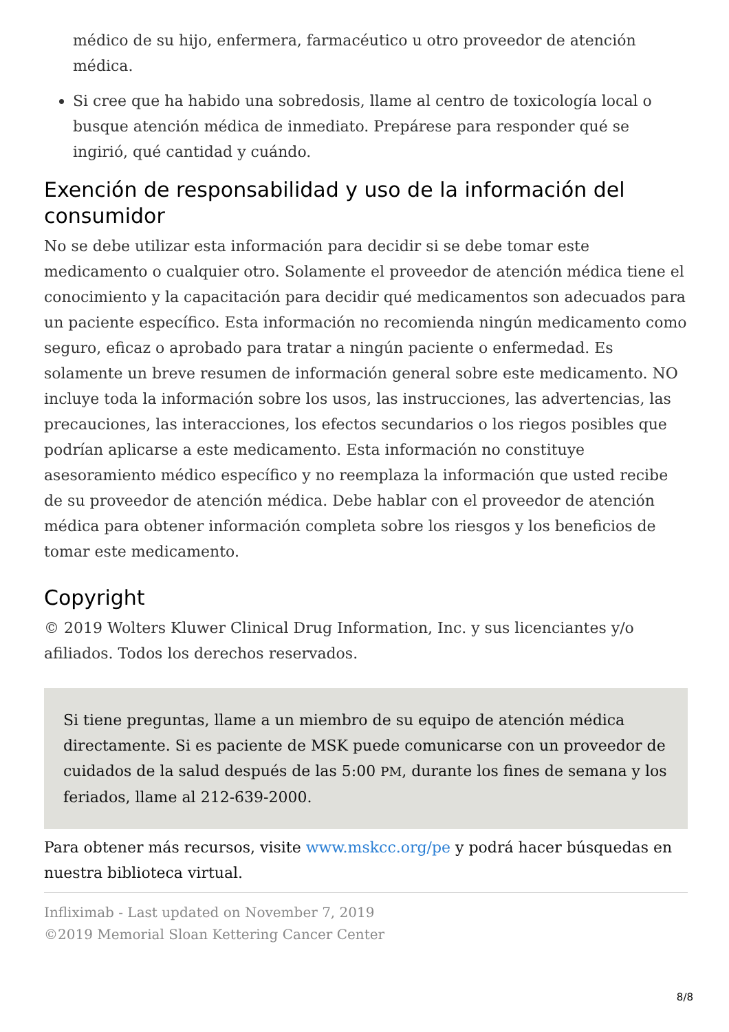médico de su hijo, enfermera, farmacéutico u otro proveedor de atención médica.
Si cree que ha habido una sobredosis, llame al centro de toxicología local o busque atención médica de inmediato. Prepárese para responder qué se ingirió, qué cantidad y cuándo.
Exención de responsabilidad y uso de la información del consumidor
No se debe utilizar esta información para decidir si se debe tomar este medicamento o cualquier otro. Solamente el proveedor de atención médica tiene el conocimiento y la capacitación para decidir qué medicamentos son adecuados para un paciente específico. Esta información no recomienda ningún medicamento como seguro, eficaz o aprobado para tratar a ningún paciente o enfermedad. Es solamente un breve resumen de información general sobre este medicamento. NO incluye toda la información sobre los usos, las instrucciones, las advertencias, las precauciones, las interacciones, los efectos secundarios o los riegos posibles que podrían aplicarse a este medicamento. Esta información no constituye asesoramiento médico específico y no reemplaza la información que usted recibe de su proveedor de atención médica. Debe hablar con el proveedor de atención médica para obtener información completa sobre los riesgos y los beneficios de tomar este medicamento.
Copyright
© 2019 Wolters Kluwer Clinical Drug Information, Inc. y sus licenciantes y/o afiliados. Todos los derechos reservados.
Si tiene preguntas, llame a un miembro de su equipo de atención médica directamente. Si es paciente de MSK puede comunicarse con un proveedor de cuidados de la salud después de las 5:00 PM, durante los fines de semana y los feriados, llame al 212-639-2000.
Para obtener más recursos, visite www.mskcc.org/pe y podrá hacer búsquedas en nuestra biblioteca virtual.
Infliximab - Last updated on November 7, 2019
©2019 Memorial Sloan Kettering Cancer Center
8/8